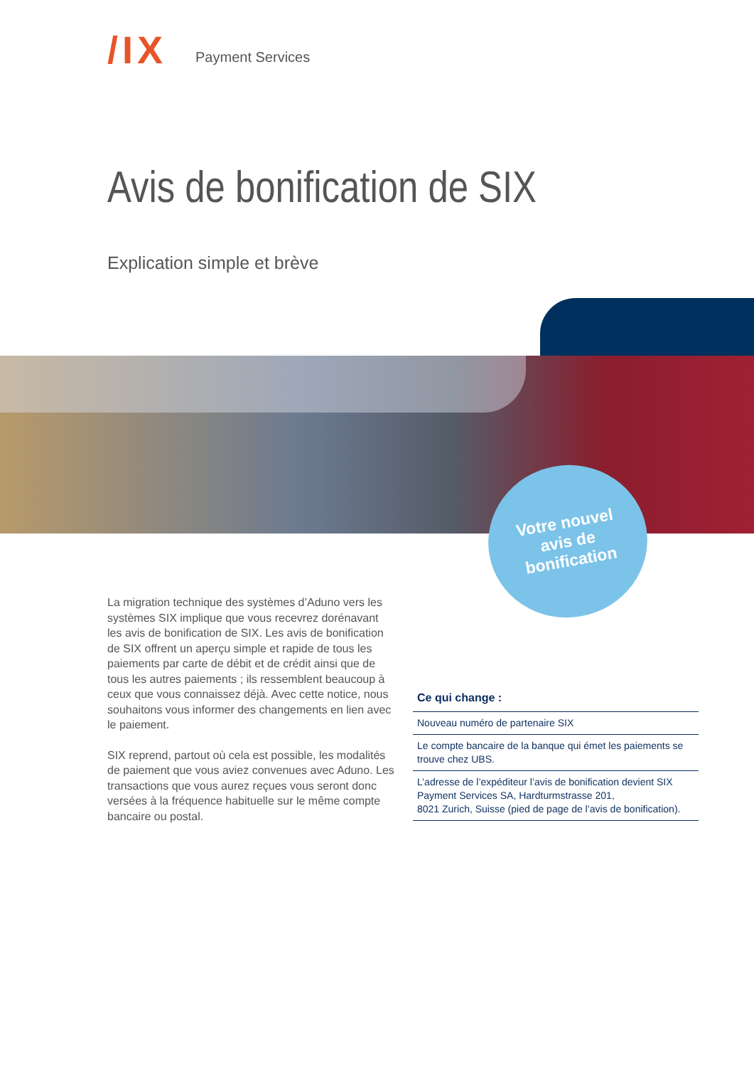/IX Payment Services
Avis de bonification de SIX
Explication simple et brève
Votre nouvel
avis de
bonification
La migration technique des systèmes d’Aduno vers les systèmes SIX implique que vous recevrez dorénavant les avis de bonification de SIX. Les avis de bonification de SIX offrent un aperçu simple et rapide de tous les paiements par carte de débit et de crédit ainsi que de tous les autres paiements ; ils ressemblent beaucoup à ceux que vous connaissez déjà. Avec cette notice, nous souhaitons vous informer des changements en lien avec le paiement.
SIX reprend, partout où cela est possible, les modali­tés de paiement que vous aviez convenues avec Aduno. Les transactions que vous aurez reçues vous seront donc versées à la fréquence habituelle sur le même compte bancaire ou postal.
Ce qui change :
Nouveau numéro de partenaire SIX
Le compte bancaire de la banque qui émet les paiements se trouve chez UBS.
L’adresse de l’expéditeur l’avis de bonification devient SIX Payment Services SA, Hardturmstrasse 201,
8021 Zurich, Suisse (pied de page de l’avis de bonification).